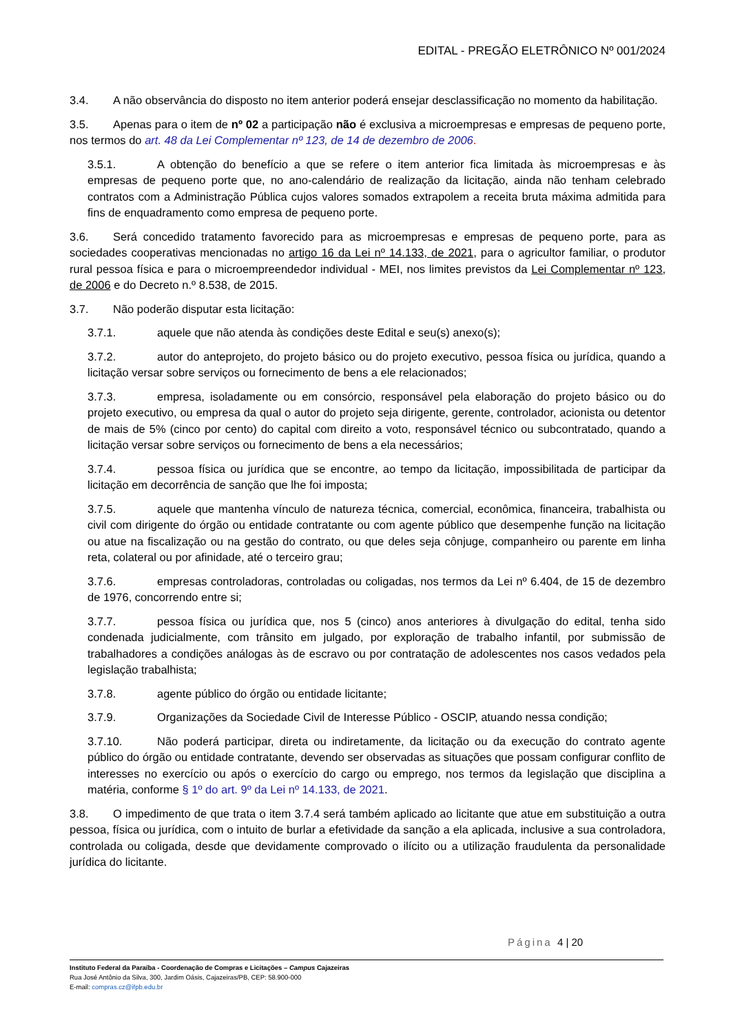EDITAL - PREGÃO ELETRÔNICO Nº 001/2024
3.4. A não observância do disposto no item anterior poderá ensejar desclassificação no momento da habilitação.
3.5. Apenas para o item de nº 02 a participação não é exclusiva a microempresas e empresas de pequeno porte, nos termos do art. 48 da Lei Complementar nº 123, de 14 de dezembro de 2006.
3.5.1. A obtenção do benefício a que se refere o item anterior fica limitada às microempresas e às empresas de pequeno porte que, no ano-calendário de realização da licitação, ainda não tenham celebrado contratos com a Administração Pública cujos valores somados extrapolem a receita bruta máxima admitida para fins de enquadramento como empresa de pequeno porte.
3.6. Será concedido tratamento favorecido para as microempresas e empresas de pequeno porte, para as sociedades cooperativas mencionadas no artigo 16 da Lei nº 14.133, de 2021, para o agricultor familiar, o produtor rural pessoa física e para o microempreendedor individual - MEI, nos limites previstos da Lei Complementar nº 123, de 2006 e do Decreto n.º 8.538, de 2015.
3.7. Não poderão disputar esta licitação:
3.7.1. aquele que não atenda às condições deste Edital e seu(s) anexo(s);
3.7.2. autor do anteprojeto, do projeto básico ou do projeto executivo, pessoa física ou jurídica, quando a licitação versar sobre serviços ou fornecimento de bens a ele relacionados;
3.7.3. empresa, isoladamente ou em consórcio, responsável pela elaboração do projeto básico ou do projeto executivo, ou empresa da qual o autor do projeto seja dirigente, gerente, controlador, acionista ou detentor de mais de 5% (cinco por cento) do capital com direito a voto, responsável técnico ou subcontratado, quando a licitação versar sobre serviços ou fornecimento de bens a ela necessários;
3.7.4. pessoa física ou jurídica que se encontre, ao tempo da licitação, impossibilitada de participar da licitação em decorrência de sanção que lhe foi imposta;
3.7.5. aquele que mantenha vínculo de natureza técnica, comercial, econômica, financeira, trabalhista ou civil com dirigente do órgão ou entidade contratante ou com agente público que desempenhe função na licitação ou atue na fiscalização ou na gestão do contrato, ou que deles seja cônjuge, companheiro ou parente em linha reta, colateral ou por afinidade, até o terceiro grau;
3.7.6. empresas controladoras, controladas ou coligadas, nos termos da Lei nº 6.404, de 15 de dezembro de 1976, concorrendo entre si;
3.7.7. pessoa física ou jurídica que, nos 5 (cinco) anos anteriores à divulgação do edital, tenha sido condenada judicialmente, com trânsito em julgado, por exploração de trabalho infantil, por submissão de trabalhadores a condições análogas às de escravo ou por contratação de adolescentes nos casos vedados pela legislação trabalhista;
3.7.8. agente público do órgão ou entidade licitante;
3.7.9. Organizações da Sociedade Civil de Interesse Público - OSCIP, atuando nessa condição;
3.7.10. Não poderá participar, direta ou indiretamente, da licitação ou da execução do contrato agente público do órgão ou entidade contratante, devendo ser observadas as situações que possam configurar conflito de interesses no exercício ou após o exercício do cargo ou emprego, nos termos da legislação que disciplina a matéria, conforme § 1º do art. 9º da Lei nº 14.133, de 2021.
3.8. O impedimento de que trata o item 3.7.4 será também aplicado ao licitante que atue em substituição a outra pessoa, física ou jurídica, com o intuito de burlar a efetividade da sanção a ela aplicada, inclusive a sua controladora, controlada ou coligada, desde que devidamente comprovado o ilícito ou a utilização fraudulenta da personalidade jurídica do licitante.
Página 4 | 20
Instituto Federal da Paraíba - Coordenação de Compras e Licitações – Campus Cajazeiras
Rua José Antônio da Silva, 300, Jardim Oásis, Cajazeiras/PB, CEP: 58.900-000
E-mail: compras.cz@ifpb.edu.br